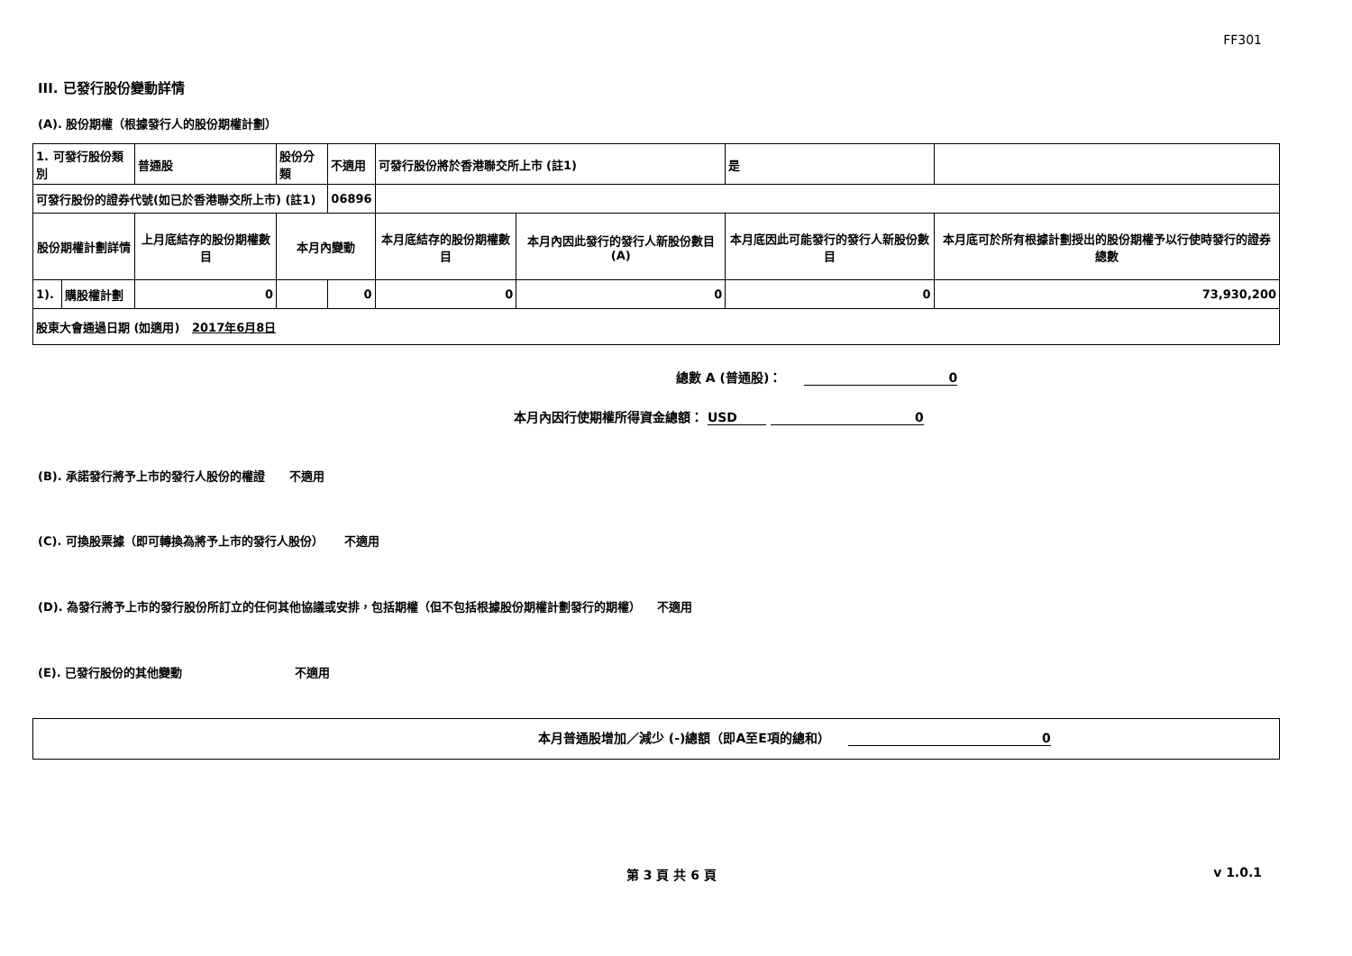FF301
III. 已發行股份變動詳情
(A). 股份期權（根據發行人的股份期權計劃）
| 1. 可發行股份類別 | | 普通股 | 股份分類 | | 不適用 | 可發行股份將於香港聯交所上市 (註1) | | 是 | |
| 可發行股份的證券代號(如已於香港聯交所上市) (註1) | | | | 06896 | | | | | |
| 股份期權計劃詳情 | | 上月底結存的股份期權數目 | 本月內變動 | | | 本月底結存的股份期權數目 | 本月內因此發行的發行人新股份數目 (A) | 本月底因此可能發行的發行人新股份數目 | 本月底可於所有根據計劃授出的股份期權予以行使時發行的證券總數 |
| 1). | 購股權計劃 | 0 | | 0 | | 0 | 0 | 0 | 73,930,200 |
| 股東大會通過日期 (如適用) 2017年6月8日 | | | | | | | | | |
總數 A (普通股)： 0
本月內因行使期權所得資金總額： USD 0
(B). 承諾發行將予上市的發行人股份的權證 不適用
(C). 可換股票據（即可轉換為將予上市的發行人股份） 不適用
(D). 為發行將予上市的發行股份所訂立的任何其他協議或安排，包括期權（但不包括根據股份期權計劃發行的期權） 不適用
(E). 已發行股份的其他變動 不適用
本月普通股增加／減少 (-)總額（即A至E項的總和） 0
第 3 頁 共 6 頁 v 1.0.1